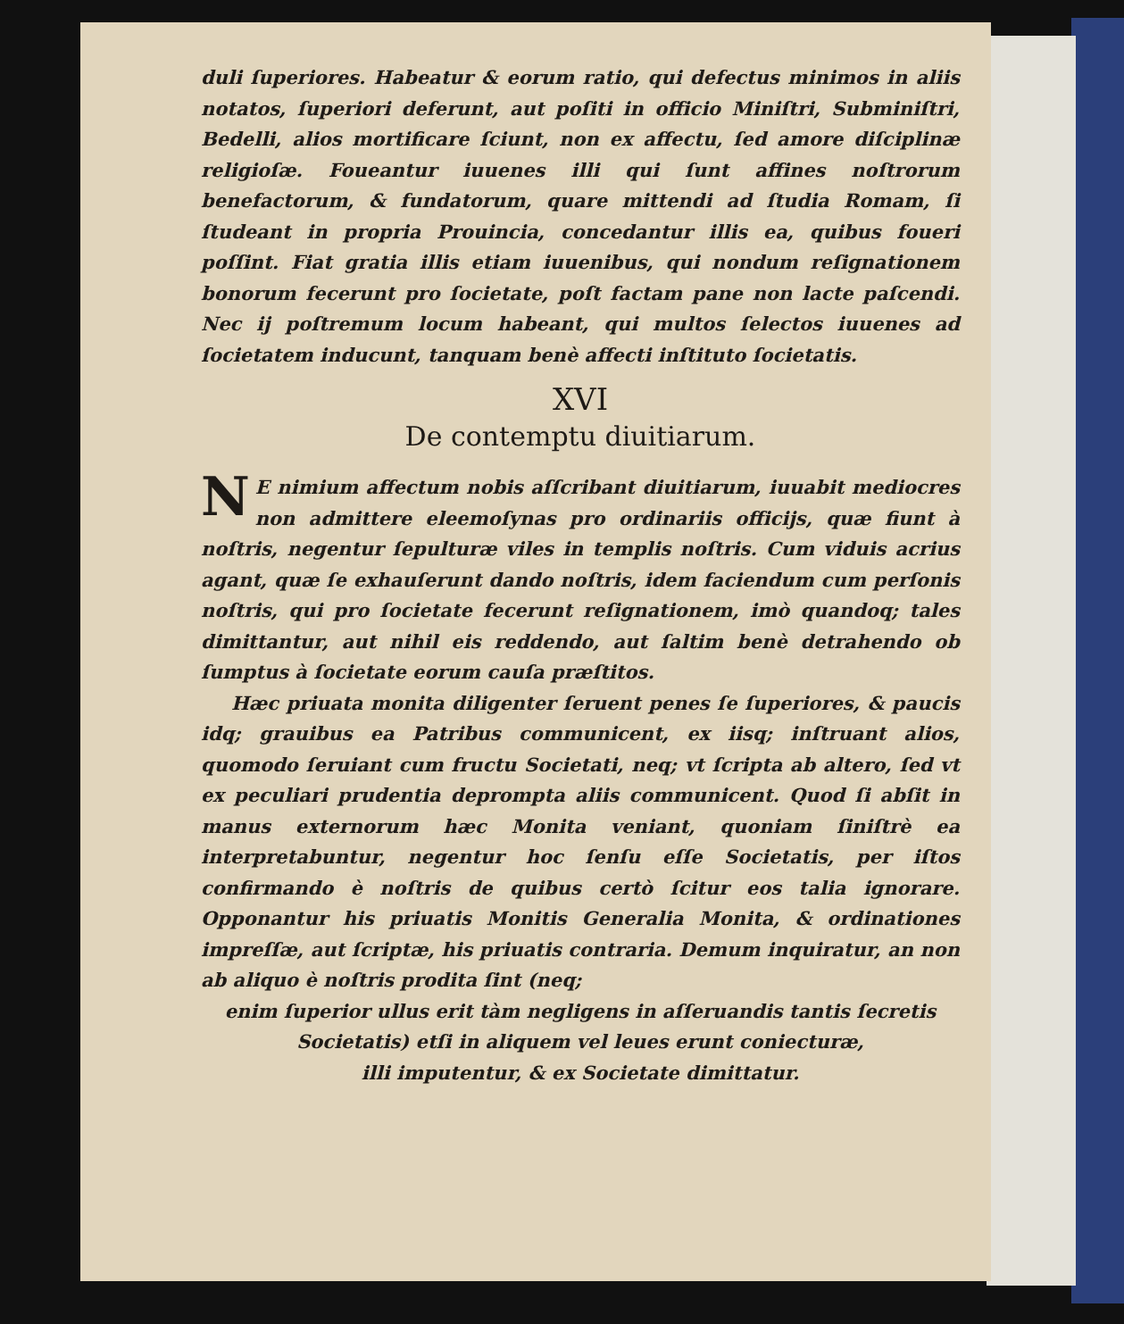duli ſuperiores. Habeatur & eorum ratio, qui defectus minimos in aliis notatos, ſuperiori deferunt, aut poſiti in officio Miniſtri, Subminiſtri, Bedelli, alios mortificare ſciunt, non ex affectu, ſed amore diſciplinæ religioſæ. Foueantur iuuenes illi qui ſunt affines noſtrorum benefactorum, & fundatorum, quare mittendi ad ſtudia Romam, ſi ſtudeant in propria Prouincia, concedantur illis ea, quibus foueri poſſint. Fiat gratia illis etiam iuuenibus, qui nondum reſignationem bonorum fecerunt pro ſocietate, poſt factam pane non lacte paſcendi. Nec ij poſtremum locum habeant, qui multos ſelectos iuuenes ad ſocietatem inducunt, tanquam benè affecti inſtituto ſocietatis.
XVI
De contemptu diuitiarum.
NE nimium affectum nobis aſſcribant diuitiarum, iuuabit mediocres non admittere eleemoſynas pro ordinariis officijs, quæ fiunt à noſtris, negentur ſepulturæ viles in templis noſtris. Cum viduis acrius agant, quæ ſe exhauſerunt dando noſtris, idem faciendum cum perſonis noſtris, qui pro ſocietate fecerunt reſignationem, imò quandoq; tales dimittantur, aut nihil eis reddendo, aut ſaltim benè detrahendo ob ſumptus à ſocietate eorum cauſa præſtitos.
Hæc priuata monita diligenter ſeruent penes ſe ſuperiores, & paucis idq; grauibus ea Patribus communicent, ex iisq; inſtruant alios, quomodo ſeruiant cum fructu Societati, neq; vt ſcripta ab altero, ſed vt ex peculiari prudentia deprompta aliis communicent. Quod ſi abſit in manus externorum hæc Monita veniant, quoniam ſiniſtrè ea interpretabuntur, negentur hoc ſenſu eſſe Societatis, per iſtos confirmando è noſtris de quibus certò ſcitur eos talia ignorare. Opponantur his priuatis Monitis Generalia Monita, & ordinationes impreſſæ, aut ſcriptæ, his priuatis contraria. Demum inquiratur, an non ab aliquo è noſtris prodita ſint (neq;
enim ſuperior ullus erit tàm negligens in aſſeruandis tantis ſecretis
Societatis) etſi in aliquem vel leues erunt coniecturæ,
illi imputentur, & ex Societate dimittatur.